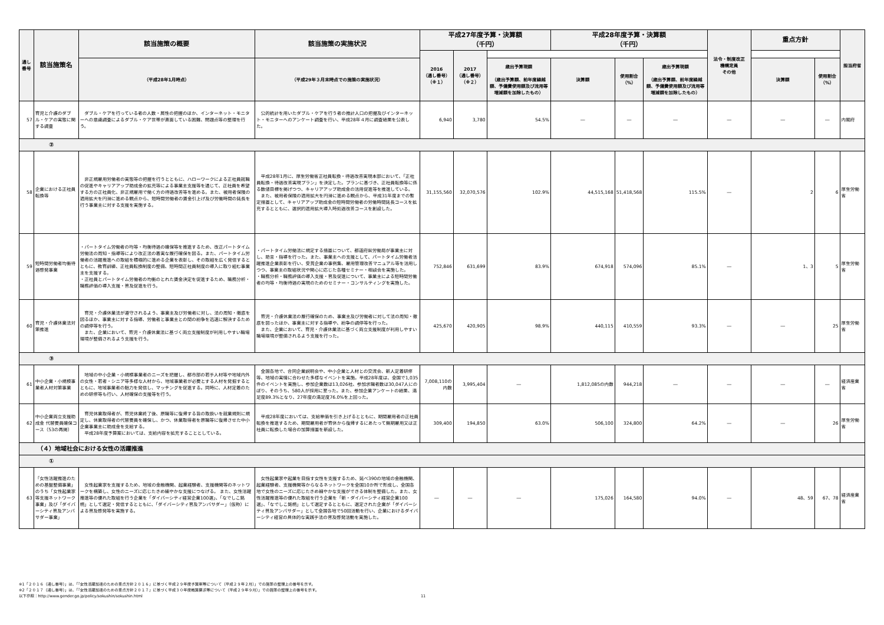| 通し番号 | 該当施策名 | 該当施策の概要 | 該当施策の実施状況 | 平成27年度予算・決算額 （千円） | | | 平成28年度予算・決算額 （千円） | | | 法令・制度改正 機構定員 その他 | 重点方針 | | 担当府省 |
| --- | --- | --- | --- | --- | --- | --- | --- | --- | --- | --- | --- | --- | --- |
| | | | | 2016 （通し番号） （※１） | 2017 （通し番号） （※２） | | | | | | | | |
| | | （平成28年1月時点） | （平成29年３月末時点での施策の実施状況） | | | 歳出予算現額 （歳出予算額、前年度繰越額、予備費使用額及び流用等増減額を加除したもの） | 決算額 | 使用割合 （%） | 歳出予算現額 （歳出予算額、前年度繰越額、予備費使用額及び流用等増減額を加除したもの） | | 決算額 | 使用割合 （%） | |
| 57 | 育児と介護のダブル・ケアの実態に関する調査 | ダブル・ケアを行っている者の人数・属性の把握のほか、インターネット・モニターへの意識調査によるダブル・ケア世帯が直面している困難、問題点等の整理を行う。 | 公的統計を用いたダブル・ケアを行う者の推計人口の把握及びインターネット・モニターへのアンケート調査を行い、平成28年４月に調査結果を公表した。 | 6,940 | 3,780 | 54.5% | ― | ― | ― | ― | ― | ― | 内閣府 |
| ② | | | | | | | | | | | | | |
| 58 | 企業における正社員転換等 | 非正規雇用労働者の実態等の把握を行うとともに、ハローワークによる正社員就職の促進やキャリアアップ助成金の拡充等による事業主支援等を通じて、正社員を希望する方の正社員化、非正規雇用で働く方の待遇改善等を進める。また、被用者保険の適用拡大を円滑に進める観点から、短時間労働者の賃金引上げ及び労働時間の延長を行う事業主に対する支援を実施する。 | 平成28年1月に、厚生労働省正社員転換・待遇改善実現本部において、「正社員転換・待遇改善実現プラン」を決定した。プランに基づき、正社員転換等に係る数値目標を掲げつつ、キャリアアップ助成金の活用促進等を推進している。 また、被用者保険の適用拡大を円滑に進める観点から、平成31年度までの暫定措置として、キャリアアップ助成金の短時間労働者の労働時間延長コースを拡充するとともに、選択的適用拡大導入時処遇改善コースを創設した。 | 31,155,560 | 32,070,576 | 102.9% | 44,515,168 | 51,418,568 | 115.5% | ― | 2 | 6 | 厚生労働省 |
| 59 | 短時間労働者均衡待遇啓発事業 | ・パートタイム労働者の均等・均衡待遇の確保等を推進するため、改正パートタイム労働法の周知・指導等により改正法の着実な履行確保を図る。また、パートタイム労働者の活躍推進への取組を積極的に進める企業を表彰し、その取組を広く発信するとともに、教育訓練、正社員転換制度の整備、短時間正社員制度の導入に取り組む事業主を支援する。 ・正社員とパートタイム労働者の均衡のとれた賃金決定を促進するため、職務分析・職務評価の導入支援・普及促進を行う。 | ・パートタイム労働法に規定する措置について、都道府県労働局が事業主に対し、助言・指導を行った。また、事業主への支援として、パートタイム労働者活躍推進企業表彰を行い、受賞企業の事例集、雇用管理改善マニュアル等を活用しつつ、事業主の取組状況や関心に応じた各種セミナー・相談会を実施した。 ・職務分析・職務評価の導入支援・普及促進について、事業主による短時間労働者の均等・均衡待遇の実現のためのセミナー・コンサルティングを実施した。 | 752,846 | 631,699 | 83.9% | 674,918 | 574,096 | 85.1% | ― | 1、3 | 5 | 厚生労働省 |
| 60 | 育児・介護休業法対策推進 | 育児・介護休業法が遵守されるよう、事業主及び労働者に対し、法の周知・徹底を図るほか、事業主に対する指導、労働者と事業主との間の紛争を迅速に解決するための調停等を行う。 また、企業において、育児・介護休業法に基づく両立支援制度が利用しやすい職場環境が整備されるよう支援を行う。 | 育児・介護休業法の履行確保のため、事業主及び労働者に対して法の周知・徹底を図ったほか、事業主に対する指導や、紛争の調停等を行った。 また、企業において、育児・介護休業法に基づく両立支援制度が利用しやすい職場環境が整備されるよう支援を行った。 | 425,670 | 420,905 | 98.9% | 440,115 | 410,559 | 93.3% | ― | ― | 25 | 厚生労働省 |
| ③ | | | | | | | | | | | | | |
| 61 | 中小企業・小規模事業者人材対策事業 | 地域の中小企業・小規模事業者のニーズを把握し、都市部の若手人材等や地域内外の女性・若者・シニア等多様な人材から、地域事業者が必要とする人材を発掘するとともに、地域事業者の魅力を発信し、マッチングを促進する。同時に、人材定着のための研修等も行い、人材確保の支援等を行う。 | 全国各地で、合同企業説明会や、中小企業と人材との交流会、新人定着研修等、地域の実情に合わせた多様なイベントを実施。平成28年度は、全国で1,035件のイベントを実施し、参加企業数は13,026社、参加求職者数は30,047人にのぼり、そのうち、580人が採用に至った。また、参加企業アンケートの結果、満足度89.3%となり、27年度の満足度76.0%を上回った。 | 7,008,110の内数 | 3,995,404 | ― | 1,812,085の内数 | 944,218 | ― | ― | ― | ― | 経済産業省 |
| 62 | 中小企業両立支援助成金 代替要員確保コース（53の再掲） | 育児休業取得者が、育児休業終了後、原職等に復帰する旨の取扱いを就業規則に規定し、休業取得者の代替要員を確保し、かつ、休業取得者を原職等に復帰させた中小企業事業主に助成金を支給する。 平成28年度予算案においては、支給内容を拡充することとしている。 | 平成28年度においては、支給単価を引き上げるとともに、期間雇用者の正社員転換を推進するため、期間雇用者が育休から復帰するにあたって無期雇用又は正社員に転換した場合の加算措置を新設した。 | 309,400 | 194,850 | 63.0% | 506,100 | 324,800 | 64.2% | ― | ― | 26 | 厚生労働省 |
| （４）地域社会における女性の活躍推進 | | | | | | | | | | | | | |
| ① | | | | | | | | | | | | | |
| 63 | 「女性活躍推進のための基盤整備事業」のうち「女性起業家等支援ネットワーク事業」及び「ダイバーシティ普及アンバサダー事業」 | 女性起業家を支援するため、地域の金融機関、起業経験者、支援機関等のネットワークを構築し、女性のニーズに応じたきめ細やかな支援につなげる。 また、女性活躍推進等の優れた取組を行う企業を「ダイバーシティ経営企業100選」、「なでしこ銘柄」として選定・発信するとともに、「ダイバーシティ普及アンバサダー」（仮称）による普及啓発等を実施する。 | 女性起業家や起業を目指す女性を支援するため、延べ390の地域の金融機関、起業経験者、支援機関等からなるネットワークを全国10か所で形成し、全国各地で女性のニーズに応じたきめ細やかな支援ができる体制を整備した。また、女性活躍推進等の優れた取組を行う企業を「新・ダイバーシティ経営企業100選」、「なでしこ銘柄」として選定するとともに、選定された企業が「ダイバーシティ普及アンバサダー」として全国各地で50回活動を行い、企業におけるダイバーシティ経営の具体的な実践手法の普及啓発活動を実施した。 | ― | ― | ― | 175,026 | 164,580 | 94.0% | ― | 48、59 | 67、78 | 経済産業省 |
※1「２０１６（通し番号）」は、「『女性活躍加速のための重点方針２０１６』に基づく平成２９年度予算案等について（平成２９年２月）」での施策の整理上の番号を示す。
※2「２０１７（通し番号）」は、「『女性活躍加速のための重点方針２０１７』に基づく平成３０年度概算要求等について（平成２９年９月）」での施策の整理上の番号を示す。
以下参照：http://www.gender.go.jp/policy/sokushin/sokushin.html 11